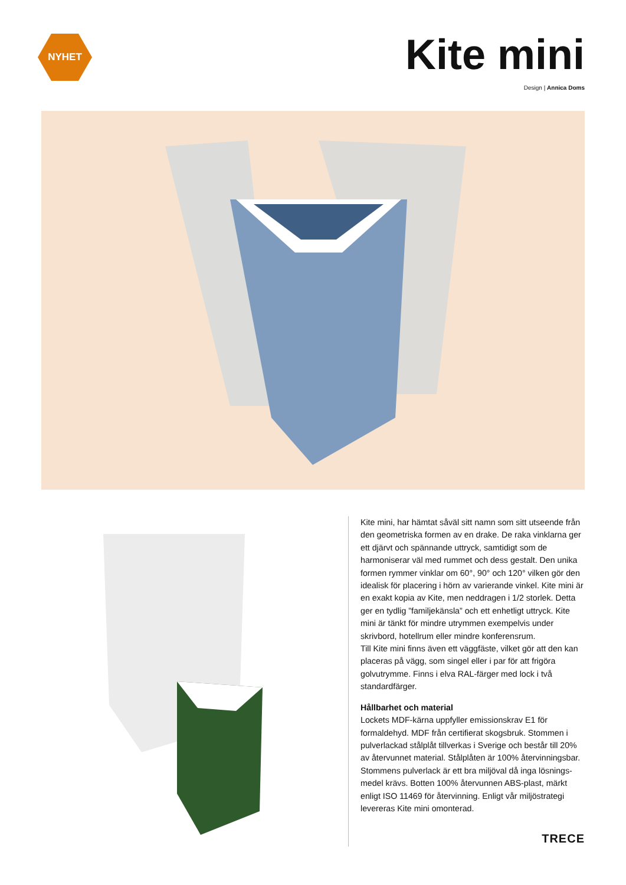NYHET
Kite mini
Design | Annica Doms
Kite mini, har hämtat såväl sitt namn som sitt utseende från den geometriska formen av en drake. De raka vink­larna ger ett djärvt och spännande uttryck, samtidigt som de harmoniserar väl med rummet och dess gestalt. Den unika formen rymmer vinklar om 60°, 90° och 120° vilken gör den idealisk för placering i hörn av varierande vinkel. Kite mini är en exakt kopia av Kite, men neddragen i 1/2 storlek. Detta ger en tydlig ”familjekänsla” och ett enhetligt uttryck. Kite mini är tänkt för mindre utrymmen exempelvis under skrivbord, hotellrum eller mindre konferensrum.
Till Kite mini finns även ett väggfäste, vilket gör att den kan placeras på vägg, som singel eller i par för att frigöra golvutrymme. Finns i elva RAL-färger med lock i två standardfärger.
Hållbarhet och material
Lockets MDF-kärna uppfyller emissionskrav E1 för formaldehyd. MDF från certifierat skogsbruk. Stommen i pulverlackad stålplåt tillverkas i Sverige och består till 20% av återvunnet material. Stålplåten är 100% återvinningsbar. Stommens pulverlack är ett bra miljöval då inga lösnings­medel krävs. Botten 100% återvunnen ABS-plast, märkt enligt ISO 11469 för återvinning. Enligt vår miljöstrategi levereras Kite mini omonterad.
TRECE